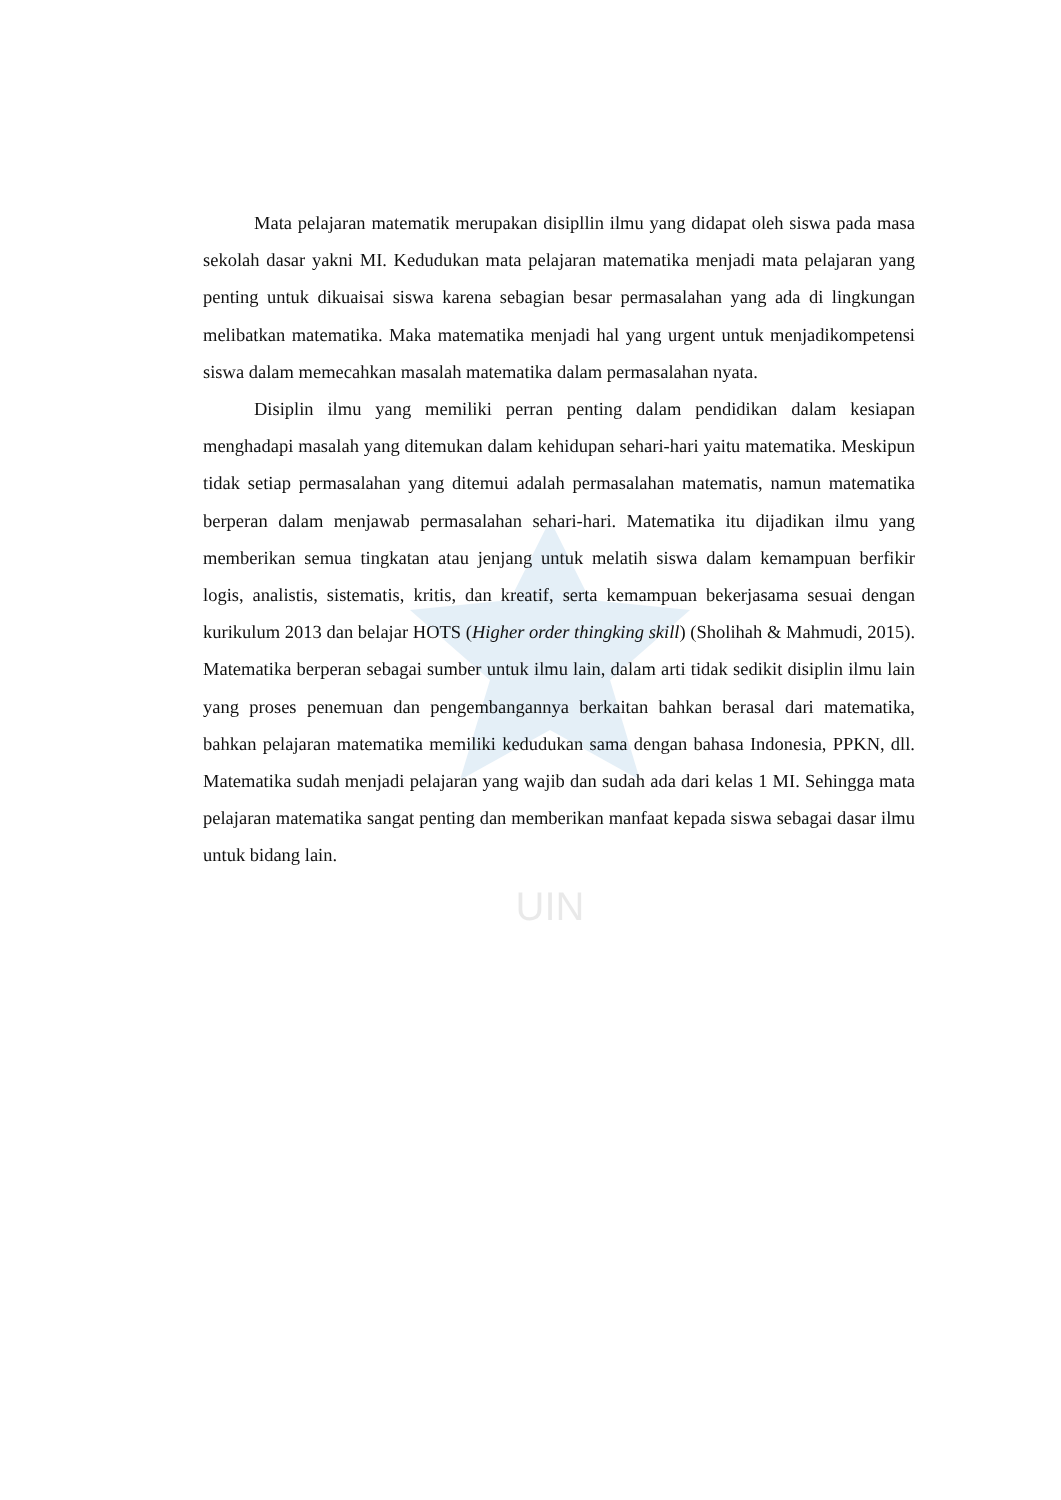UIN
Mata pelajaran matematik merupakan disipllin ilmu yang didapat oleh siswa pada masa sekolah dasar yakni MI. Kedudukan mata pelajaran matematika menjadi mata pelajaran yang penting untuk dikuaisai siswa karena sebagian besar permasalahan yang ada di lingkungan melibatkan matematika. Maka matematika menjadi hal yang urgent untuk menjadikompetensi siswa dalam memecahkan masalah matematika dalam permasalahan nyata.
Disiplin ilmu yang memiliki perran penting dalam pendidikan dalam kesiapan menghadapi masalah yang ditemukan dalam kehidupan sehari-hari yaitu matematika. Meskipun tidak setiap permasalahan yang ditemui adalah permasalahan matematis, namun matematika berperan dalam menjawab permasalahan sehari-hari. Matematika itu dijadikan ilmu yang memberikan semua tingkatan atau jenjang untuk melatih siswa dalam kemampuan berfikir logis, analistis, sistematis, kritis, dan kreatif, serta kemampuan bekerjasama sesuai dengan kurikulum 2013 dan belajar HOTS (Higher order thingking skill) (Sholihah & Mahmudi, 2015). Matematika berperan sebagai sumber untuk ilmu lain, dalam arti tidak sedikit disiplin ilmu lain yang proses penemuan dan pengembangannya berkaitan bahkan berasal dari matematika, bahkan pelajaran matematika memiliki kedudukan sama dengan bahasa Indonesia, PPKN, dll. Matematika sudah menjadi pelajaran yang wajib dan sudah ada dari kelas 1 MI. Sehingga mata pelajaran matematika sangat penting dan memberikan manfaat kepada siswa sebagai dasar ilmu untuk bidang lain.